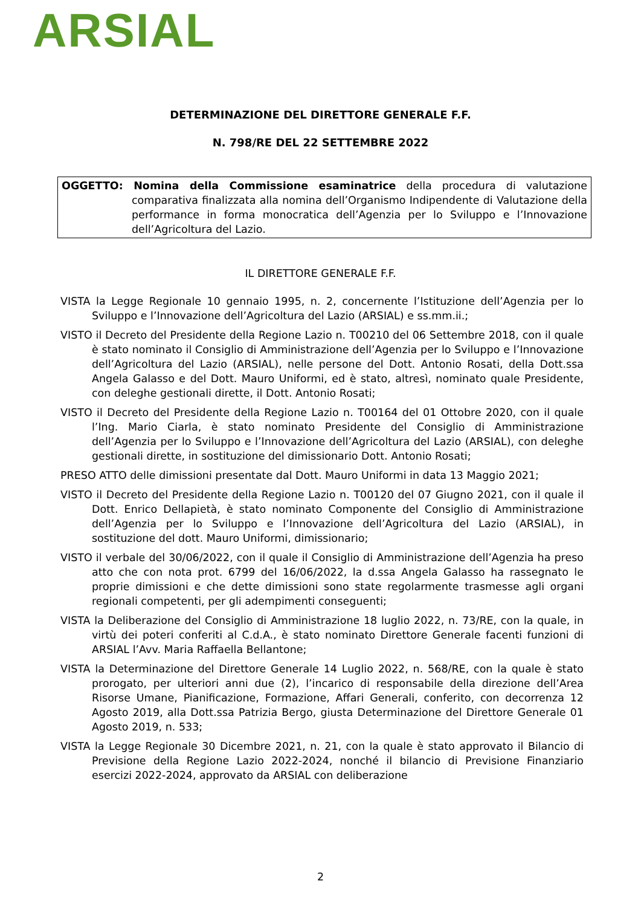ARSIAL
DETERMINAZIONE DEL DIRETTORE GENERALE F.F.
N. 798/RE DEL 22 SETTEMBRE 2022
OGGETTO: Nomina della Commissione esaminatrice della procedura di valutazione comparativa finalizzata alla nomina dell’Organismo Indipendente di Valutazione della performance in forma monocratica dell’Agenzia per lo Sviluppo e l’Innovazione dell’Agricoltura del Lazio.
IL DIRETTORE GENERALE F.F.
VISTA la Legge Regionale 10 gennaio 1995, n. 2, concernente l’Istituzione dell’Agenzia per lo Sviluppo e l’Innovazione dell’Agricoltura del Lazio (ARSIAL) e ss.mm.ii.;
VISTO il Decreto del Presidente della Regione Lazio n. T00210 del 06 Settembre 2018, con il quale è stato nominato il Consiglio di Amministrazione dell’Agenzia per lo Sviluppo e l’Innovazione dell’Agricoltura del Lazio (ARSIAL), nelle persone del Dott. Antonio Rosati, della Dott.ssa Angela Galasso e del Dott. Mauro Uniformi, ed è stato, altresì, nominato quale Presidente, con deleghe gestionali dirette, il Dott. Antonio Rosati;
VISTO il Decreto del Presidente della Regione Lazio n. T00164 del 01 Ottobre 2020, con il quale l’Ing. Mario Ciarla, è stato nominato Presidente del Consiglio di Amministrazione dell’Agenzia per lo Sviluppo e l’Innovazione dell’Agricoltura del Lazio (ARSIAL), con deleghe gestionali dirette, in sostituzione del dimissionario Dott. Antonio Rosati;
PRESO ATTO delle dimissioni presentate dal Dott. Mauro Uniformi in data 13 Maggio 2021;
VISTO il Decreto del Presidente della Regione Lazio n. T00120 del 07 Giugno 2021, con il quale il Dott. Enrico Dellapietà, è stato nominato Componente del Consiglio di Amministrazione dell’Agenzia per lo Sviluppo e l’Innovazione dell’Agricoltura del Lazio (ARSIAL), in sostituzione del dott. Mauro Uniformi, dimissionario;
VISTO il verbale del 30/06/2022, con il quale il Consiglio di Amministrazione dell’Agenzia ha preso atto che con nota prot. 6799 del 16/06/2022, la d.ssa Angela Galasso ha rassegnato le proprie dimissioni e che dette dimissioni sono state regolarmente trasmesse agli organi regionali competenti, per gli adempimenti conseguenti;
VISTA la Deliberazione del Consiglio di Amministrazione 18 luglio 2022, n. 73/RE, con la quale, in virtù dei poteri conferiti al C.d.A., è stato nominato Direttore Generale facenti funzioni di ARSIAL l’Avv. Maria Raffaella Bellantone;
VISTA la Determinazione del Direttore Generale 14 Luglio 2022, n. 568/RE, con la quale è stato prorogato, per ulteriori anni due (2), l’incarico di responsabile della direzione dell’Area Risorse Umane, Pianificazione, Formazione, Affari Generali, conferito, con decorrenza 12 Agosto 2019, alla Dott.ssa Patrizia Bergo, giusta Determinazione del Direttore Generale 01 Agosto 2019, n. 533;
VISTA la Legge Regionale 30 Dicembre 2021, n. 21, con la quale è stato approvato il Bilancio di Previsione della Regione Lazio 2022-2024, nonché il bilancio di Previsione Finanziario esercizi 2022-2024, approvato da ARSIAL con deliberazione
2